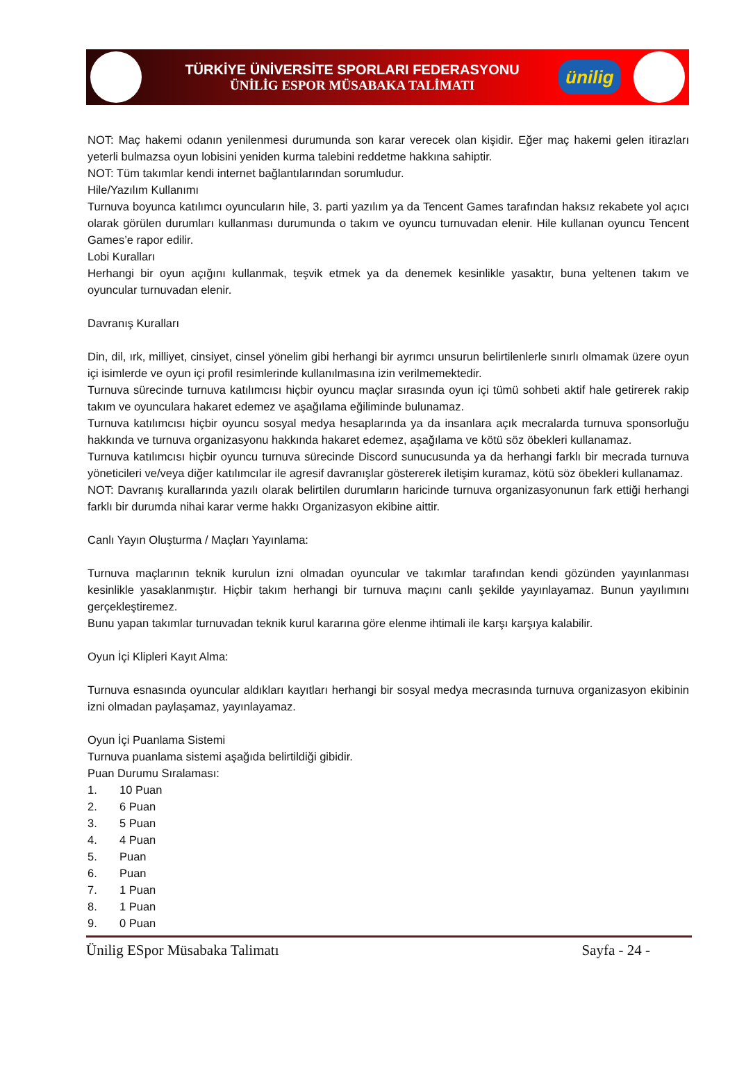TÜRKİYE ÜNİVERSİTE SPORLARI FEDERASYONU
ÜNİLİG ESPOR MÜSABAKA TALİMATI
ünilig
NOT: Maç hakemi odanın yenilenmesi durumunda son karar verecek olan kişidir. Eğer maç hakemi gelen itirazları yeterli bulmazsa oyun lobisini yeniden kurma talebini reddetme hakkına sahiptir.
NOT: Tüm takımlar kendi internet bağlantılarından sorumludur.
Hile/Yazılım Kullanımı
Turnuva boyunca katılımcı oyuncuların hile, 3. parti yazılım ya da Tencent Games tarafından haksız rekabete yol açıcı olarak görülen durumları kullanması durumunda o takım ve oyuncu turnuvadan elenir. Hile kullanan oyuncu Tencent Games’e rapor edilir.
Lobi Kuralları
Herhangi bir oyun açığını kullanmak, teşvik etmek ya da denemek kesinlikle yasaktır, buna yeltenen takım ve oyuncular turnuvadan elenir.
Davranış Kuralları
Din, dil, ırk, milliyet, cinsiyet, cinsel yönelim gibi herhangi bir ayrımcı unsurun belirtilenlerle sınırlı olmamak üzere oyun içi isimlerde ve oyun içi profil resimlerinde kullanılmasına izin verilmemektedir.
Turnuva sürecinde turnuva katılımcısı hiçbir oyuncu maçlar sırasında oyun içi tümü sohbeti aktif hale getirerek rakip takım ve oyunculara hakaret edemez ve aşağılama eğiliminde bulunamaz.
Turnuva katılımcısı hiçbir oyuncu sosyal medya hesaplarında ya da insanlara açık mecralarda turnuva sponsorluğu hakkında ve turnuva organizasyonu hakkında hakaret edemez, aşağılama ve kötü söz öbekleri kullanamaz.
Turnuva katılımcısı hiçbir oyuncu turnuva sürecinde Discord sunucusunda ya da herhangi farklı bir mecrada turnuva yöneticileri ve/veya diğer katılımcılar ile agresif davranışlar göstererek iletişim kuramaz, kötü söz öbekleri kullanamaz.
NOT: Davranış kurallarında yazılı olarak belirtilen durumların haricinde turnuva organizasyonunun fark ettiği herhangi farklı bir durumda nihai karar verme hakkı Organizasyon ekibine aittir.
Canlı Yayın Oluşturma / Maçları Yayınlama:
Turnuva maçlarının teknik kurulun izni olmadan oyuncular ve takımlar tarafından kendi gözünden yayınlanması kesinlikle yasaklanmıştır. Hiçbir takım herhangi bir turnuva maçını canlı şekilde yayınlayamaz. Bunun yayılımını gerçekleştiremez.
Bunu yapan takımlar turnuvadan teknik kurul kararına göre elenme ihtimali ile karşı karşıya kalabilir.
Oyun İçi Klipleri Kayıt Alma:
Turnuva esnasında oyuncular aldıkları kayıtları herhangi bir sosyal medya mecrasında turnuva organizasyon ekibinin izni olmadan paylaşamaz, yayınlayamaz.
Oyun İçi Puanlama Sistemi
Turnuva puanlama sistemi aşağıda belirtildiği gibidir.
Puan Durumu Sıralaması:
1. 10 Puan
2. 6 Puan
3. 5 Puan
4. 4 Puan
5. Puan
6. Puan
7. 1 Puan
8. 1 Puan
9. 0 Puan
Ünilig ESpor Müsabaka Talimatı Sayfa - 24 -